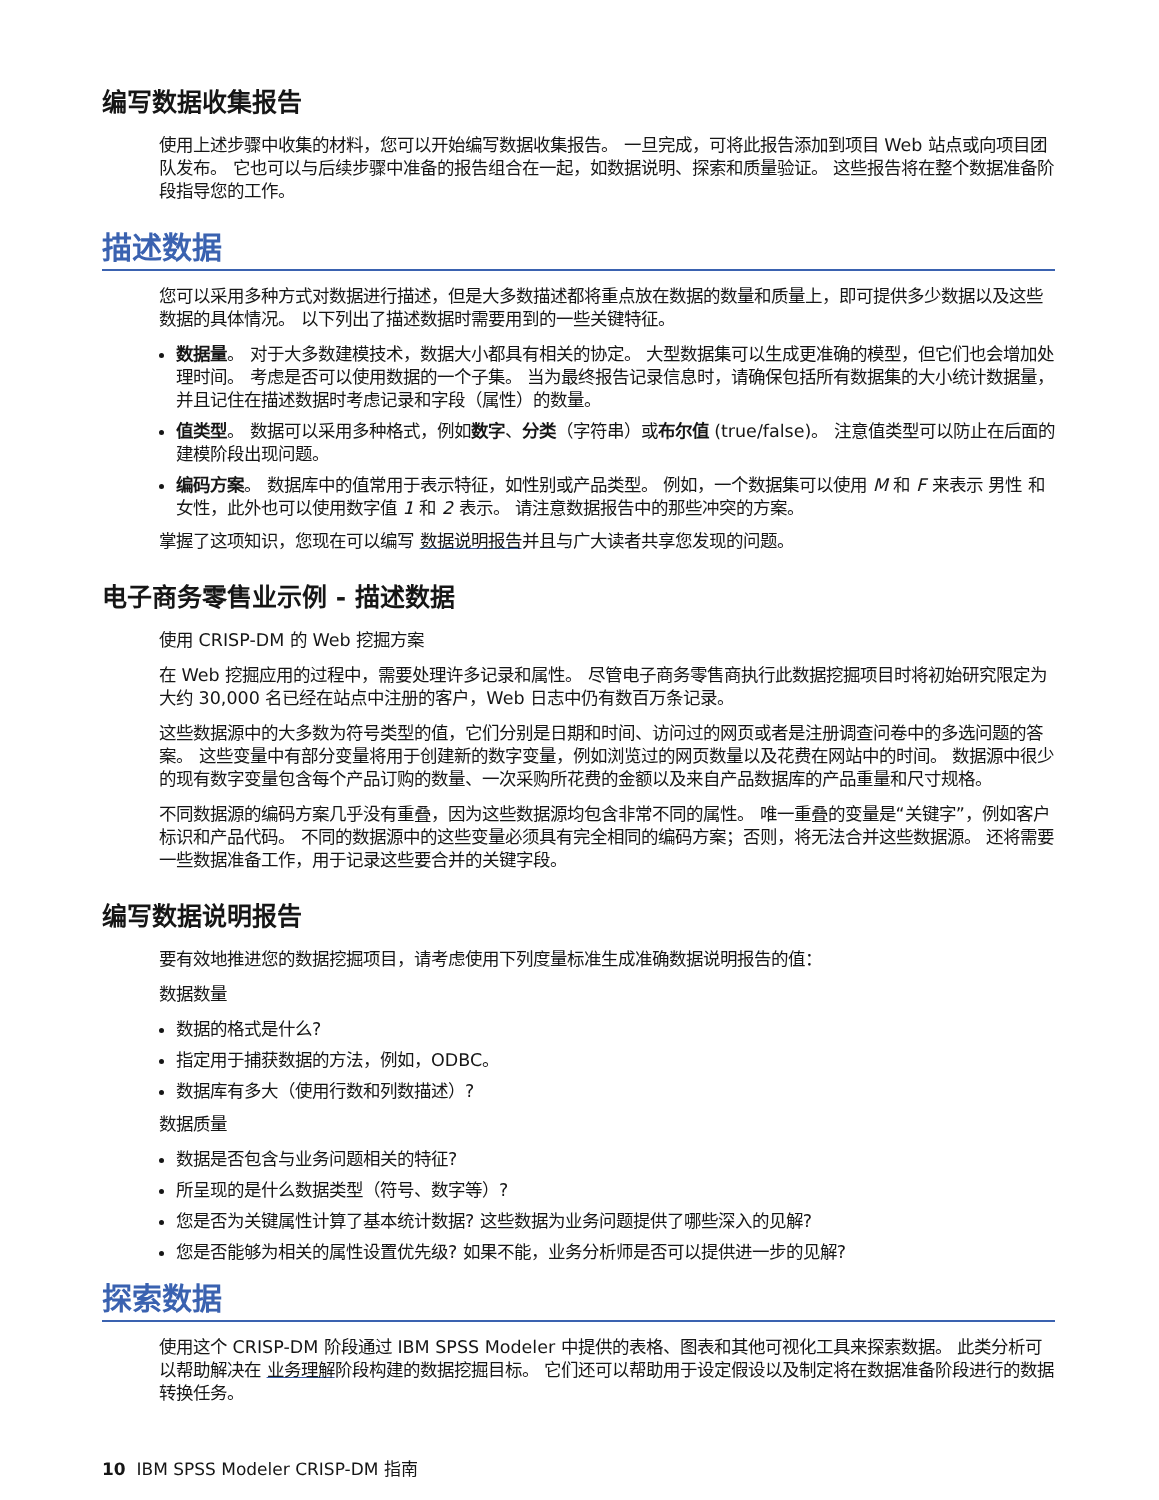编写数据收集报告
使用上述步骤中收集的材料，您可以开始编写数据收集报告。 一旦完成，可将此报告添加到项目 Web 站点或向项目团队发布。 它也可以与后续步骤中准备的报告组合在一起，如数据说明、探索和质量验证。 这些报告将在整个数据准备阶段指导您的工作。
描述数据
您可以采用多种方式对数据进行描述，但是大多数描述都将重点放在数据的数量和质量上，即可提供多少数据以及这些数据的具体情况。 以下列出了描述数据时需要用到的一些关键特征。
数据量。 对于大多数建模技术，数据大小都具有相关的协定。 大型数据集可以生成更准确的模型，但它们也会增加处理时间。 考虑是否可以使用数据的一个子集。 当为最终报告记录信息时，请确保包括所有数据集的大小统计数据量，并且记住在描述数据时考虑记录和字段（属性）的数量。
值类型。 数据可以采用多种格式，例如数字、分类（字符串）或布尔值 (true/false)。 注意值类型可以防止在后面的建模阶段出现问题。
编码方案。 数据库中的值常用于表示特征，如性别或产品类型。 例如，一个数据集可以使用 M 和 F 来表示 男性 和 女性，此外也可以使用数字值 1 和 2 表示。 请注意数据报告中的那些冲突的方案。
掌握了这项知识，您现在可以编写 数据说明报告并且与广大读者共享您发现的问题。
电子商务零售业示例 - 描述数据
使用 CRISP-DM 的 Web 挖掘方案
在 Web 挖掘应用的过程中，需要处理许多记录和属性。 尽管电子商务零售商执行此数据挖掘项目时将初始研究限定为大约 30,000 名已经在站点中注册的客户，Web 日志中仍有数百万条记录。
这些数据源中的大多数为符号类型的值，它们分别是日期和时间、访问过的网页或者是注册调查问卷中的多选问题的答案。 这些变量中有部分变量将用于创建新的数字变量，例如浏览过的网页数量以及花费在网站中的时间。 数据源中很少的现有数字变量包含每个产品订购的数量、一次采购所花费的金额以及来自产品数据库的产品重量和尺寸规格。
不同数据源的编码方案几乎没有重叠，因为这些数据源均包含非常不同的属性。 唯一重叠的变量是“关键字”，例如客户标识和产品代码。 不同的数据源中的这些变量必须具有完全相同的编码方案；否则，将无法合并这些数据源。 还将需要一些数据准备工作，用于记录这些要合并的关键字段。
编写数据说明报告
要有效地推进您的数据挖掘项目，请考虑使用下列度量标准生成准确数据说明报告的值：
数据数量
数据的格式是什么?
指定用于捕获数据的方法，例如，ODBC。
数据库有多大（使用行数和列数描述）?
数据质量
数据是否包含与业务问题相关的特征?
所呈现的是什么数据类型（符号、数字等）?
您是否为关键属性计算了基本统计数据? 这些数据为业务问题提供了哪些深入的见解?
您是否能够为相关的属性设置优先级? 如果不能，业务分析师是否可以提供进一步的见解?
探索数据
使用这个 CRISP-DM 阶段通过 IBM SPSS Modeler 中提供的表格、图表和其他可视化工具来探索数据。 此类分析可以帮助解决在 业务理解阶段构建的数据挖掘目标。 它们还可以帮助用于设定假设以及制定将在数据准备阶段进行的数据转换任务。
10 IBM SPSS Modeler CRISP-DM 指南